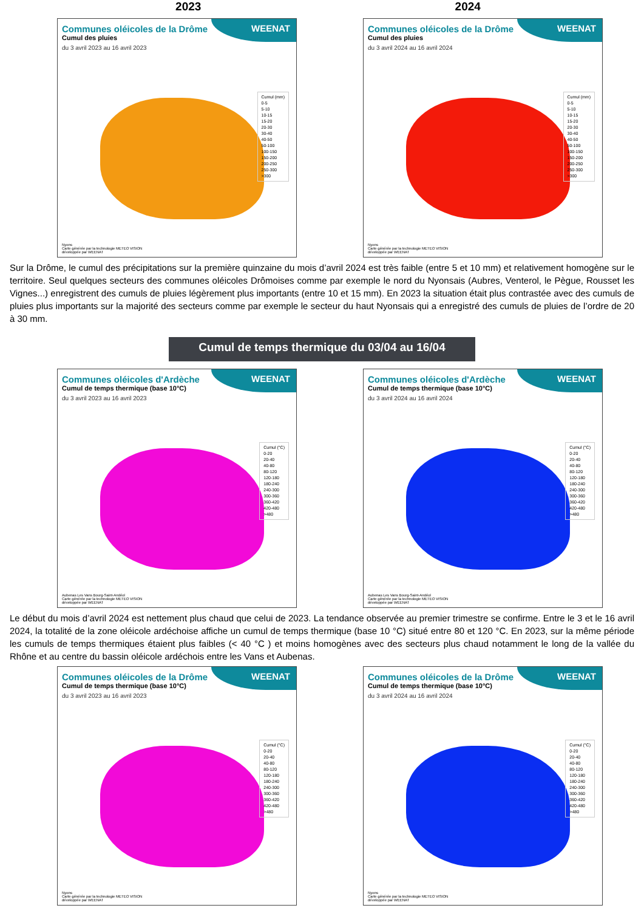2023 2024
WEENAT
Communes oléicoles de la Drôme
Cumul des pluies
du 3 avril 2023 au 16 avril 2023
Cumul (mm)
0-5
5-10
10-15
15-20
20-30
30-40
40-50
50-100
100-150
150-200
200-250
250-300
>300
Nyons
Carte générée par la technologie METEO VISION
développée par WEENAT
WEENAT
Communes oléicoles de la Drôme
Cumul des pluies
du 3 avril 2024 au 16 avril 2024
Cumul (mm)
0-5
5-10
10-15
15-20
20-30
30-40
40-50
50-100
100-150
150-200
200-250
250-300
>300
Nyons
Carte générée par la technologie METEO VISION
développée par WEENAT
Sur la Drôme, le cumul des précipitations sur la première quinzaine du mois d’avril 2024 est très faible (entre 5 et 10 mm) et relativement homogène sur le territoire. Seul quelques secteurs des communes oléicoles Drômoises comme par exemple le nord du Nyonsais (Aubres, Venterol, le Pègue, Rousset les Vignes...) enregistrent des cumuls de pluies légèrement plus importants (entre 10 et 15 mm). En 2023 la situation était plus contrastée avec des cumuls de pluies plus importants sur la majorité des secteurs comme par exemple le secteur du haut Nyonsais qui a enregistré des cumuls de pluies de l’ordre de 20 à 30 mm.
Cumul de temps thermique du 03/04 au 16/04
WEENAT
Communes oléicoles d'Ardèche
Cumul de temps thermique (base 10°C)
du 3 avril 2023 au 16 avril 2023
Cumul (°C)
0-20
20-40
40-80
80-120
120-180
180-240
240-300
300-360
360-420
420-480
>480
Aubenas Les Vans Bourg-Saint-Andéol
Carte générée par la technologie METEO VISION
développée par WEENAT
WEENAT
Communes oléicoles d'Ardèche
Cumul de temps thermique (base 10°C)
du 3 avril 2024 au 16 avril 2024
Cumul (°C)
0-20
20-40
40-80
80-120
120-180
180-240
240-300
300-360
360-420
420-480
>480
Aubenas Les Vans Bourg-Saint-Andéol
Carte générée par la technologie METEO VISION
développée par WEENAT
Le début du mois d’avril 2024 est nettement plus chaud que celui de 2023. La tendance observée au premier trimestre se confirme. Entre le 3 et le 16 avril 2024, la totalité de la zone oléicole ardéchoise affiche un cumul de temps thermique (base 10 °C) situé entre 80 et 120 °C. En 2023, sur la même période les cumuls de temps thermiques étaient plus faibles (< 40 °C ) et moins homogènes avec des secteurs plus chaud notamment le long de la vallée du Rhône et au centre du bassin oléicole ardéchois entre les Vans et Aubenas.
WEENAT
Communes oléicoles de la Drôme
Cumul de temps thermique (base 10°C)
du 3 avril 2023 au 16 avril 2023
Cumul (°C)
0-20
20-40
40-80
80-120
120-180
180-240
240-300
300-360
360-420
420-480
>480
Nyons
Carte générée par la technologie METEO VISION
développée par WEENAT
WEENAT
Communes oléicoles de la Drôme
Cumul de temps thermique (base 10°C)
du 3 avril 2024 au 16 avril 2024
Cumul (°C)
0-20
20-40
40-80
80-120
120-180
180-240
240-300
300-360
360-420
420-480
>480
Nyons
Carte générée par la technologie METEO VISION
développée par WEENAT